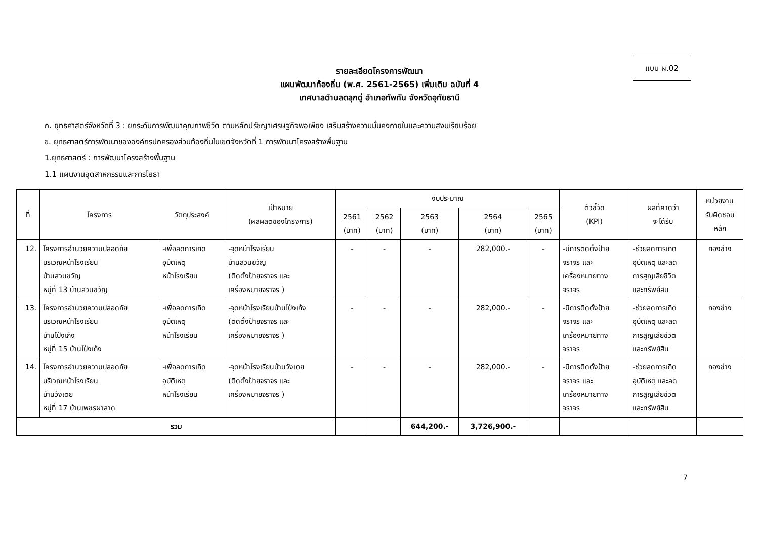แบบ ผ.02
รายละเอียดโครงการพัฒนา
แผนพัฒนาท้องถิ่น (พ.ศ. 2561-2565) เพิ่มเติม ฉบับที่ 4
เทศบาลตำบลตลุกดู่ อำเภอทัพทัน จังหวัดอุทัยธานี
ก. ยุทธศาสตร์จังหวัดที่ 3 : ยกระดับการพัฒนาคุณภาพชีวิต ตามหลักปรัชญาเศรษฐกิจพอเพียง เสริมสร้างความมั่นคงภายในและความสงบเรียบร้อย
ข. ยุทธศาสตร์การพัฒนาขององค์กรปกครองส่วนท้องถิ่นในเขตจังหวัดที่ 1 การพัฒนาโครงสร้างพื้นฐาน
1.ยุทธศาสตร์ : การพัฒนาโครงสร้างพื้นฐาน
1.1 แผนงานอุตสาหกรรมและการโยธา
| ที่ | โครงการ | วัตถุประสงค์ | เป้าหมาย (ผลผลิตของโครงการ) | งบประมาณ | | | | | ตัวชี้วัด (KPI) | ผลที่คาดว่า จะได้รับ | หน่วยงาน รับผิดชอบ หลัก |
| --- | --- | --- | --- | --- | --- | --- | --- | --- | --- | --- | --- |
| | | | | 2561 (บาท) | 2562 (บาท) | 2563 (บาท) | 2564 (บาท) | 2565 (บาท) | | | |
| 12. | โครงการอำนวยความปลอดภัย บริเวณหน้าโรงเรียน บ้านสวนขวัญ หมู่ที่ 13 บ้านสวนขวัญ | -เพื่อลดการเกิด อุบัติเหตุ หน้าโรงเรียน | -จุดหน้าโรงเรียน บ้านสวนขวัญ (ติดตั้งป้ายจราจร และ เครื่องหมายจราจร ) | - | - | - | 282,000.- | - | -มีการติดตั้งป้าย จราจร และ เครื่องหมายทาง จราจร | -ช่วยลดการเกิด อุบัติเหตุ และลด การสูญเสียชีวิต และทรัพย์สิน | กองช่าง |
| 13. | โครงการอำนวยความปลอดภัย บริเวณหน้าโรงเรียน บ้านโป่งเก้ง หมู่ที่ 15 บ้านโป่งเก้ง | -เพื่อลดการเกิด อุบัติเหตุ หน้าโรงเรียน | -จุดหน้าโรงเรียนบ้านโป่งเก้ง (ติดตั้งป้ายจราจร และ เครื่องหมายจราจร ) | - | - | - | 282,000.- | - | -มีการติดตั้งป้าย จราจร และ เครื่องหมายทาง จราจร | -ช่วยลดการเกิด อุบัติเหตุ และลด การสูญเสียชีวิต และทรัพย์สิน | กองช่าง |
| 14. | โครงการอำนวยความปลอดภัย บริเวณหน้าโรงเรียน บ้านวังเตย หมู่ที่ 17 บ้านเพชรผาลาด | -เพื่อลดการเกิด อุบัติเหตุ หน้าโรงเรียน | -จุดหน้าโรงเรียนบ้านวังเตย (ติดตั้งป้ายจราจร และ เครื่องหมายจราจร ) | - | - | - | 282,000.- | - | -มีการติดตั้งป้าย จราจร และ เครื่องหมายทาง จราจร | -ช่วยลดการเกิด อุบัติเหตุ และลด การสูญเสียชีวิต และทรัพย์สิน | กองช่าง |
| รวม | | | | | | 644,200.- | 3,726,900.- | | | | |
7